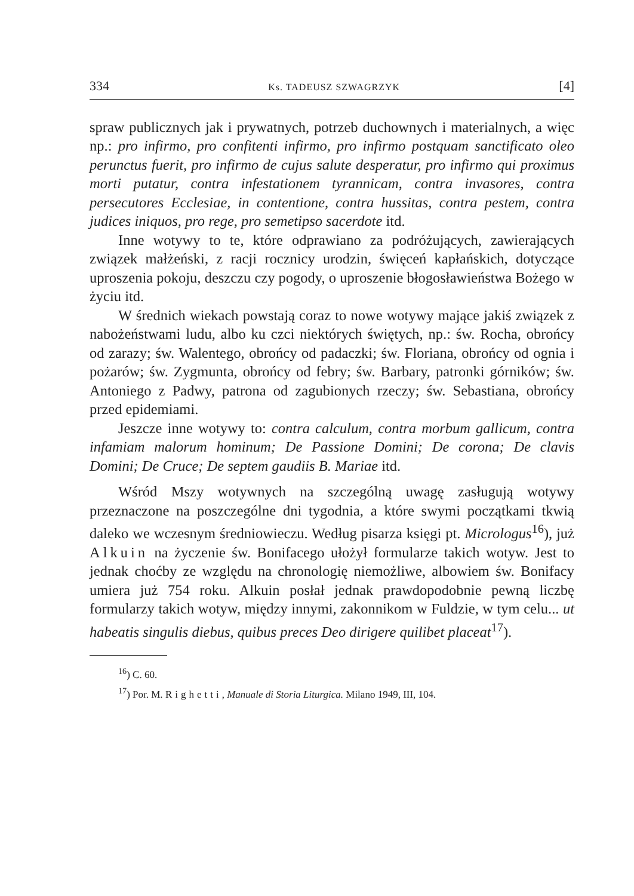334 Ks. TADEUSZ SZWAGRZYK [4]
spraw publicznych jak i prywatnych, potrzeb duchownych i materialnych, a więc np.: pro infirmo, pro confitenti infirmo, pro infirmo postquam sanctificato oleo perunctus fuerit, pro infirmo de cujus salute desperatur, pro infirmo qui proximus morti putatur, contra infestationem tyrannicam, contra invasores, contra persecutores Ecclesiae, in contentione, contra hussitas, contra pestem, contra judices iniquos, pro rege, pro semetipso sacerdote itd.
Inne wotywy to te, które odprawiano za podróżujących, zawierających związek małżeński, z racji rocznicy urodzin, święceń kapłańskich, dotyczące uproszenia pokoju, deszczu czy pogody, o uproszenie błogosławieństwa Bożego w życiu itd.
W średnich wiekach powstają coraz to nowe wotywy mające jakiś związek z nabożeństwami ludu, albo ku czci niektórych świętych, np.: św. Rocha, obrońcy od zarazy; św. Walentego, obrońcy od padaczki; św. Floriana, obrońcy od ognia i pożarów; św. Zygmunta, obrońcy od febry; św. Barbary, patronki górników; św. Antoniego z Padwy, patrona od zagubionych rzeczy; św. Sebastiana, obrońcy przed epidemiami.
Jeszcze inne wotywy to: contra calculum, contra morbum gallicum, contra infamiam malorum hominum; De Passione Domini; De corona; De clavis Domini; De Cruce; De septem gaudiis B. Mariae itd.
Wśród Mszy wotywnych na szczególną uwagę zasługują wotywy przeznaczone na poszczególne dni tygodnia, a które swymi początkami tkwią daleko we wczesnym średniowieczu. Według pisarza księgi pt. Micrologus<sup>16</sup>), już Alkuin na życzenie św. Bonifacego ułożył formularze takich wotyw. Jest to jednak choćby ze względu na chronologię niemożliwe, albowiem św. Bonifacy umiera już 754 roku. Alkuin posłał jednak prawdopodobnie pewną liczbę formularzy takich wotyw, między innymi, zakonnikom w Fuldzie, w tym celu... ut habeatis singulis diebus, quibus preces Deo dirigere quilibet placeat<sup>17</sup>).
<sup>16</sup>) C. 60.
<sup>17</sup>) Por. M. Righetti, Manuale di Storia Liturgica. Milano 1949, III, 104.